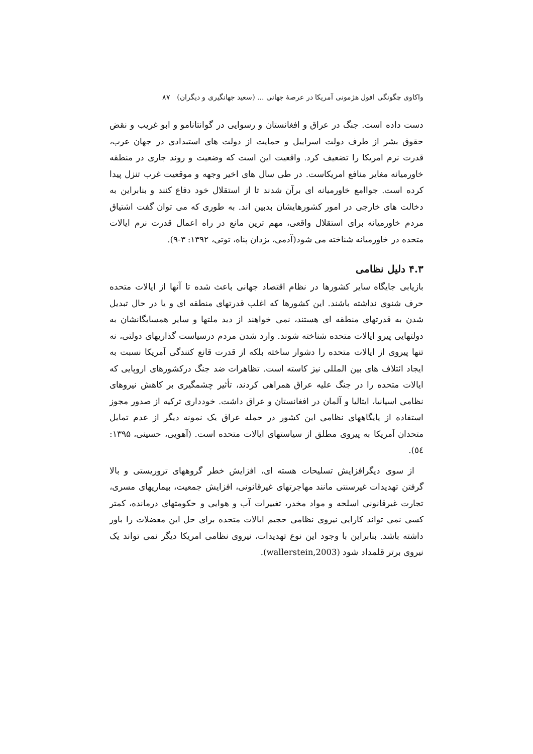واکاوی چگونگی افول هژمونی آمریکا در عرصهٔ جهانی ... (سعید جهانگیری و دیگران) ۸۷
دست داده است. جنگ در عراق و افغانستان و رسوایی در گوانتانامو و ابو غریب و نقض حقوق بشر از طرف دولت اسراییل و حمایت از دولت های استبدادی در جهان عرب، قدرت نرم امریکا را تضعیف کرد. واقعیت این است که وضعیت و روند جاری در منطقه خاورمیانه مغایر منافع امریکاست. در طی سال های اخیر وجهه و موقعیت غرب تنزل پیدا کرده است. جواامع خاورمیانه ای برآن شدند تا از استقلال خود دفاع کنند و بنابراین به دخالت های خارجی در امور کشورهایشان بدبین اند. به طوری که می توان گفت اشتیاق مردم خاورمیانه برای استقلال واقعی، مهم ترین مانع در راه اعمال قدرت نرم ایالات متحده در خاورمیانه شناخته می شود(آدمی، یزدان پناه، توتی، ۱۳۹۲: ۳-۹).
۴.۳ دلیل نظامی
بازیابی جایگاه سایر کشورها در نظام اقتصاد جهانی باعث شده تا آنها از ایالات متحده حرف شنوی نداشته باشند. این کشورها که اغلب قدرتهای منطقه ای و یا در حال تبدیل شدن به قدرتهای منطقه ای هستند، نمی خواهند از دید ملتها و سایر همسایگانشان به دولتهایی پیرو ایالات متحده شناخته شوند. وارد شدن مردم درسیاست گذاریهای دولتی، نه تنها پیروی از ایالات متحده را دشوار ساخته بلکه از قدرت قانع کنندگی آمریکا نسبت به ایجاد ائتلاف های بین المللی نیز کاسته است. تظاهرات ضد جنگ درکشورهای اروپایی که ایالات متحده را در جنگ علیه عراق همراهی کردند، تأثیر چشمگیری بر کاهش نیروهای نظامی اسپانیا، ایتالیا و آلمان در افغانستان و عراق داشت. خودداری ترکیه از صدور مجوز استفاده از پایگاههای نظامی این کشور در حمله عراق یک نمونه دیگر از عدم تمایل متحدان آمریکا به پیروی مطلق از سیاستهای ایالات متحده است. (آهویی، حسینی، ۱۳۹۵: ٥٤).
از سوی دیگرافزایش تسلیحات هسته ای، افزایش خطر گروههای تروریستی و بالا گرفتن تهدیدات غیرسنتی مانند مهاجرتهای غیرقانونی، افزایش جمعیت، بیماریهای مسری، تجارت غیرقانونی اسلحه و مواد مخدر، تغییرات آب و هوایی و حکومتهای درمانده، کمتر کسی نمی تواند کارایی نیروی نظامی حجیم ایالات متحده برای حل این معضلات را باور داشته باشد. بنابراین با وجود این نوع تهدیدات، نیروی نظامی امریکا دیگر نمی تواند یک نیروی برتر قلمداد شود (wallerstein,2003).